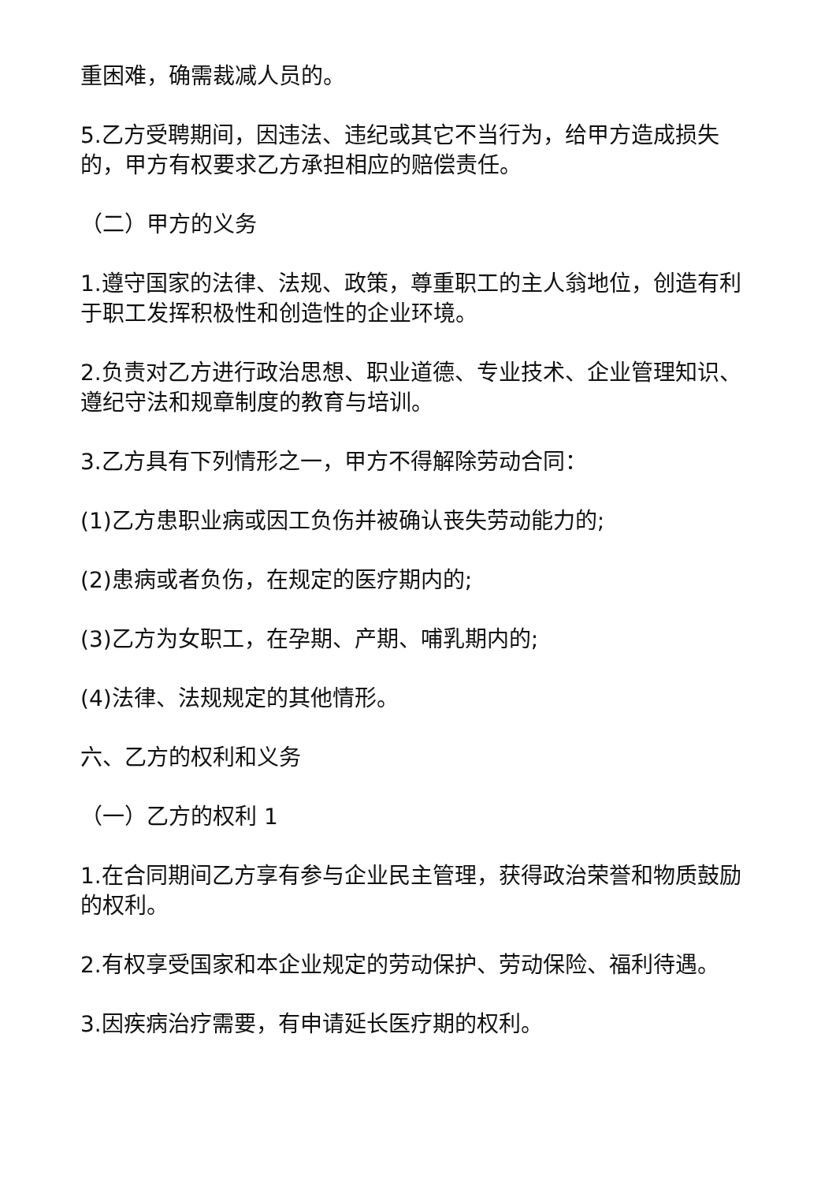重困难，确需裁减人员的。
5.乙方受聘期间，因违法、违纪或其它不当行为，给甲方造成损失的，甲方有权要求乙方承担相应的赔偿责任。
（二）甲方的义务
1.遵守国家的法律、法规、政策，尊重职工的主人翁地位，创造有利于职工发挥积极性和创造性的企业环境。
2.负责对乙方进行政治思想、职业道德、专业技术、企业管理知识、遵纪守法和规章制度的教育与培训。
3.乙方具有下列情形之一，甲方不得解除劳动合同：
(1)乙方患职业病或因工负伤并被确认丧失劳动能力的;
(2)患病或者负伤，在规定的医疗期内的;
(3)乙方为女职工，在孕期、产期、哺乳期内的;
(4)法律、法规规定的其他情形。
六、乙方的权利和义务
（一）乙方的权利 1
1.在合同期间乙方享有参与企业民主管理，获得政治荣誉和物质鼓励的权利。
2.有权享受国家和本企业规定的劳动保护、劳动保险、福利待遇。
3.因疾病治疗需要，有申请延长医疗期的权利。